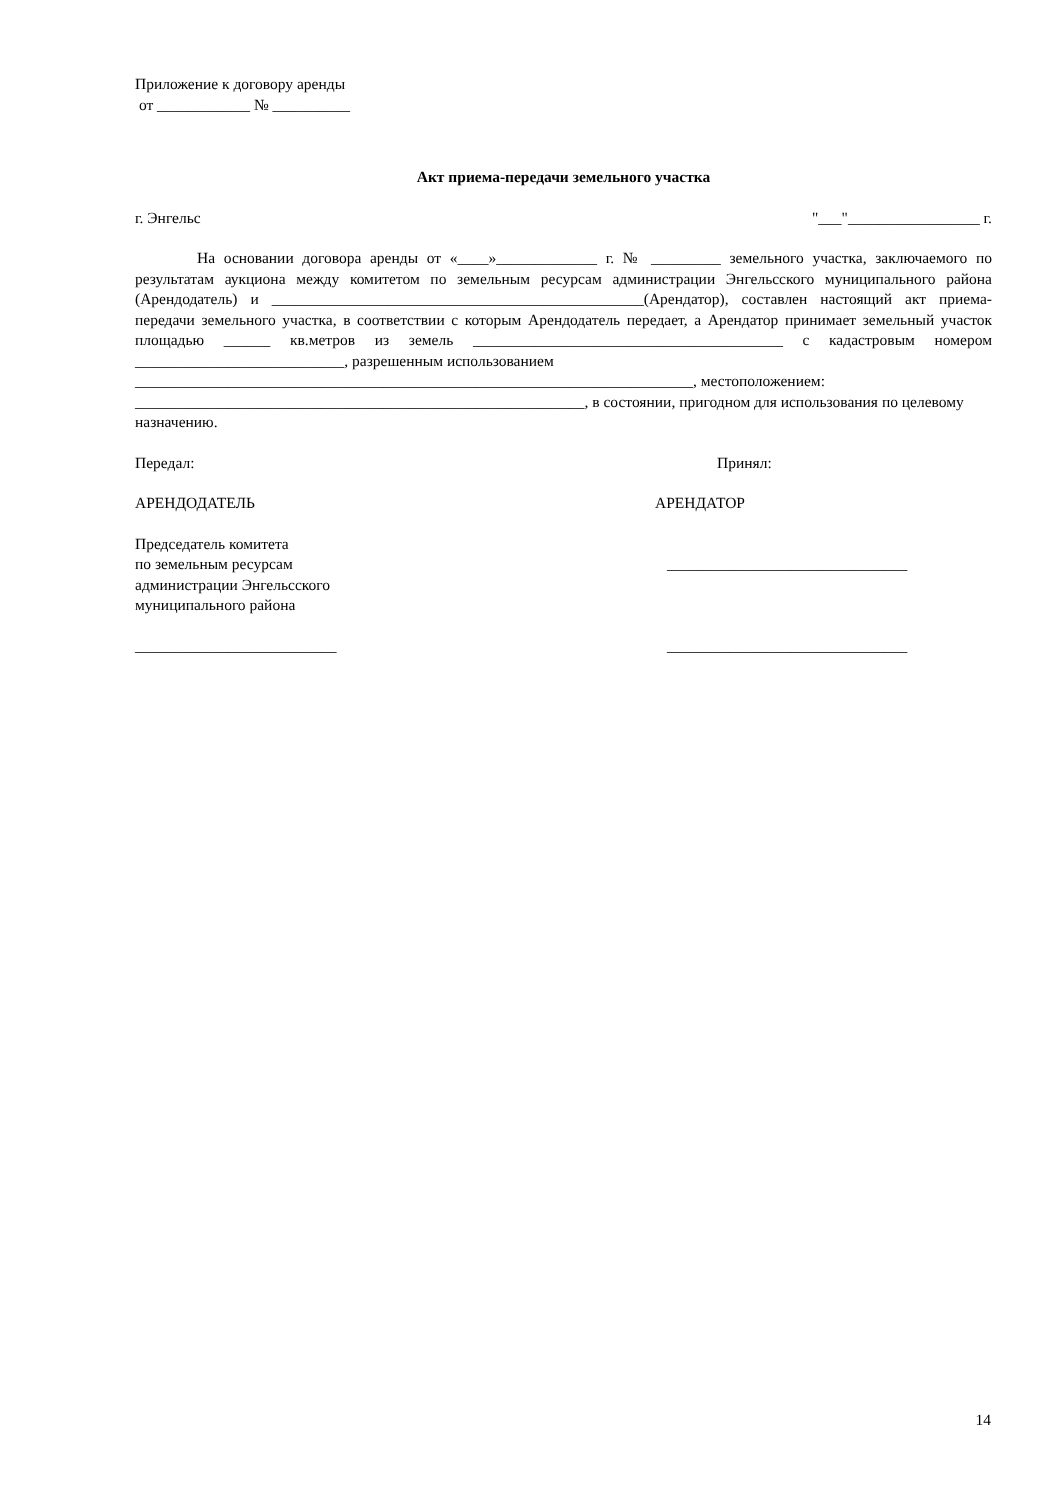Приложение к договору аренды
от ____________ № __________
Акт приема-передачи земельного участка
г. Энгельс "___"_________________ г.
На основании договора аренды от «____»_____________ г. № _________ земельного участка, заключаемого по результатам аукциона между комитетом по земельным ресурсам администрации Энгельсского муниципального района (Арендодатель) и ________________________________________________(Арендатор), составлен настоящий акт приема-передачи земельного участка, в соответствии с которым Арендодатель передает, а Арендатор принимает земельный участок площадью ______ кв.метров из земель ________________________________________ с кадастровым номером ___________________________, разрешенным использованием
________________________________________________________________________, местоположением:
__________________________________________________________, в состоянии, пригодном для использования по целевому назначению.
Передал: Принял:
АРЕНДОДАТЕЛЬ АРЕНДАТОР
Председатель комитета
по земельным ресурсам
администрации Энгельсского
муниципального района _______________________________
__________________________ _______________________________
14